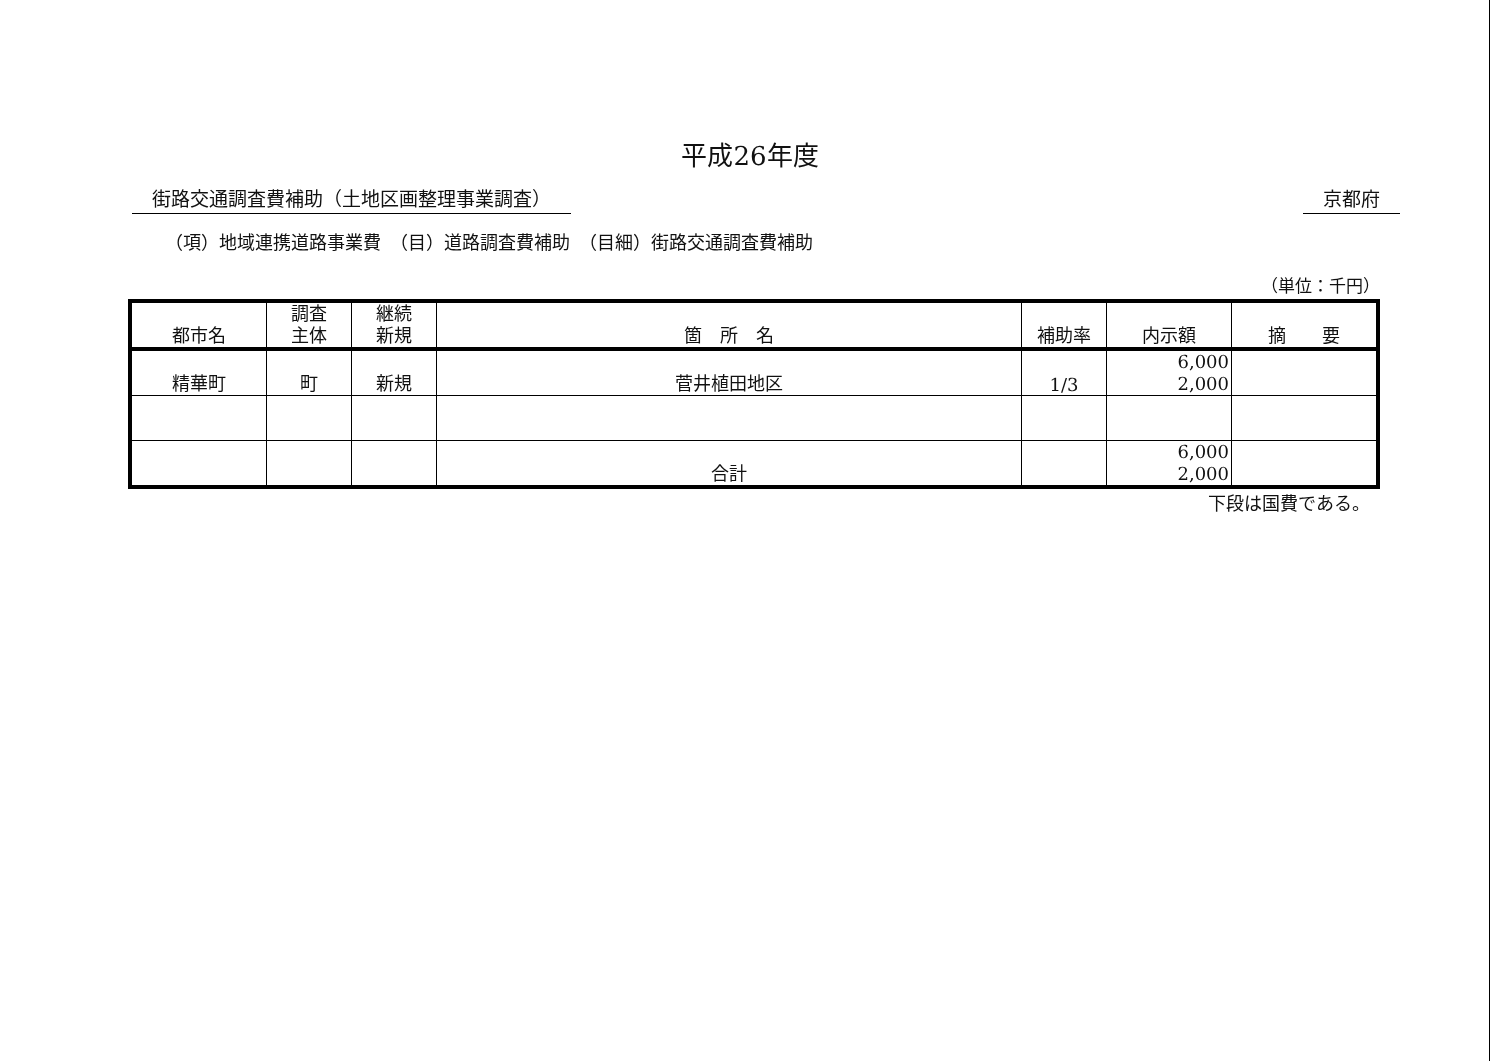平成26年度
街路交通調査費補助（土地区画整理事業調査） 京都府
（項）地域連携道路事業費　（目）道路調査費補助　（目細）街路交通調査費補助
（単位：千円）
| 都市名 | 調査 主体 | 継続 新規 | 箇 所 名 | 補助率 | 内示額 | 摘 要 |
| --- | --- | --- | --- | --- | --- | --- |
| 精華町 | 町 | 新規 | 菅井植田地区 | 1/3 | 6,000 2,000 | |
| | | | 合計 | | 6,000 2,000 | |
下段は国費である。